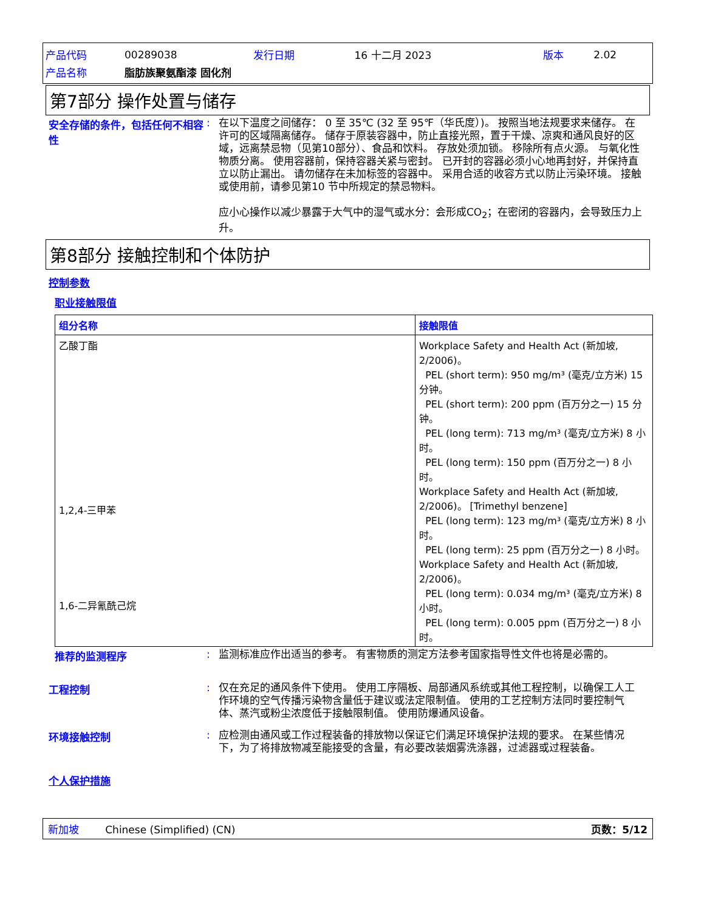| 产品代码 | 00289038 | 发行日期 | 16 十二月 2023 | 版本 | 2.02 |
| 产品名称 | 脂肪族聚氨酯漆 固化剂 | | | | |
第7部分 操作处置与储存
安全存储的条件，包括任何不相容性
:
在以下温度之间储存： 0 至 35℃ (32 至 95℉（华氏度）)。 按照当地法规要求来储存。 在许可的区域隔离储存。 储存于原装容器中，防止直接光照，置于干燥、凉爽和通风良好的区域，远离禁忌物（见第10部分）、食品和饮料。 存放处须加锁。 移除所有点火源。 与氧化性物质分离。 使用容器前，保持容器关紧与密封。 已开封的容器必须小心地再封好，并保持直立以防止漏出。 请勿储存在未加标签的容器中。 采用合适的收容方式以防止污染环境。 接触或使用前，请参见第10 节中所规定的禁忌物料。
应小心操作以减少暴露于大气中的湿气或水分：会形成CO<sub>2</sub>；在密闭的容器内，会导致压力上升。
第8部分 接触控制和个体防护
控制参数
职业接触限值
| 组分名称 | 接触限值 |
| --- | --- |
| 乙酸丁酯 1,2,4-三甲苯 1,6-二异氰酰己烷 | Workplace Safety and Health Act (新加坡, 2/2006)。 PEL (short term): 950 mg/m³ (毫克/立方米) 15 分钟。 PEL (short term): 200 ppm (百万分之一) 15 分钟。 PEL (long term): 713 mg/m³ (毫克/立方米) 8 小时。 PEL (long term): 150 ppm (百万分之一) 8 小时。 Workplace Safety and Health Act (新加坡, 2/2006)。 [Trimethyl benzene] PEL (long term): 123 mg/m³ (毫克/立方米) 8 小时。 PEL (long term): 25 ppm (百万分之一) 8 小时。 Workplace Safety and Health Act (新加坡, 2/2006)。 PEL (long term): 0.034 mg/m³ (毫克/立方米) 8 小时。 PEL (long term): 0.005 ppm (百万分之一) 8 小时。 |
推荐的监测程序 :
监测标准应作出适当的参考。 有害物质的测定方法参考国家指导性文件也将是必需的。
工程控制 :
仅在充足的通风条件下使用。 使用工序隔板、局部通风系统或其他工程控制，以确保工人工作环境的空气传播污染物含量低于建议或法定限制值。 使用的工艺控制方法同时要控制气体、蒸汽或粉尘浓度低于接触限制值。 使用防爆通风设备。
环境接触控制 :
应检测由通风或工作过程装备的排放物以保证它们满足环境保护法规的要求。 在某些情况下，为了将排放物减至能接受的含量，有必要改装烟雾洗涤器，过滤器或过程装备。
个人保护措施
新加坡 Chinese (Simplified) (CN) 页数：5/12